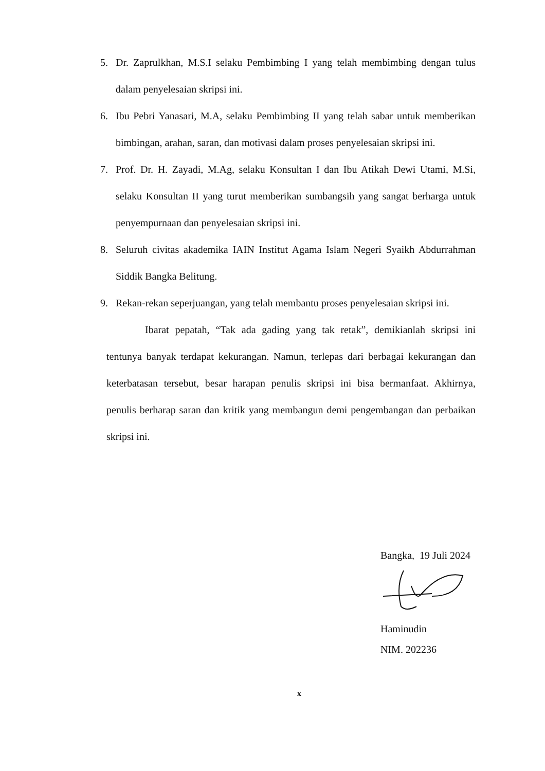5. Dr. Zaprulkhan, M.S.I selaku Pembimbing I yang telah membimbing dengan tulus dalam penyelesaian skripsi ini.
6. Ibu Pebri Yanasari, M.A, selaku Pembimbing II yang telah sabar untuk memberikan bimbingan, arahan, saran, dan motivasi dalam proses penyelesaian skripsi ini.
7. Prof. Dr. H. Zayadi, M.Ag, selaku Konsultan I dan Ibu Atikah Dewi Utami, M.Si, selaku Konsultan II yang turut memberikan sumbangsih yang sangat berharga untuk penyempurnaan dan penyelesaian skripsi ini.
8. Seluruh civitas akademika IAIN Institut Agama Islam Negeri Syaikh Abdurrahman Siddik Bangka Belitung.
9. Rekan-rekan seperjuangan, yang telah membantu proses penyelesaian skripsi ini.
Ibarat pepatah, “Tak ada gading yang tak retak”, demikianlah skripsi ini tentunya banyak terdapat kekurangan. Namun, terlepas dari berbagai kekurangan dan keterbatasan tersebut, besar harapan penulis skripsi ini bisa bermanfaat. Akhirnya, penulis berharap saran dan kritik yang membangun demi pengembangan dan perbaikan skripsi ini.
Bangka, 19 Juli 2024
Haminudin
NIM. 202236
x